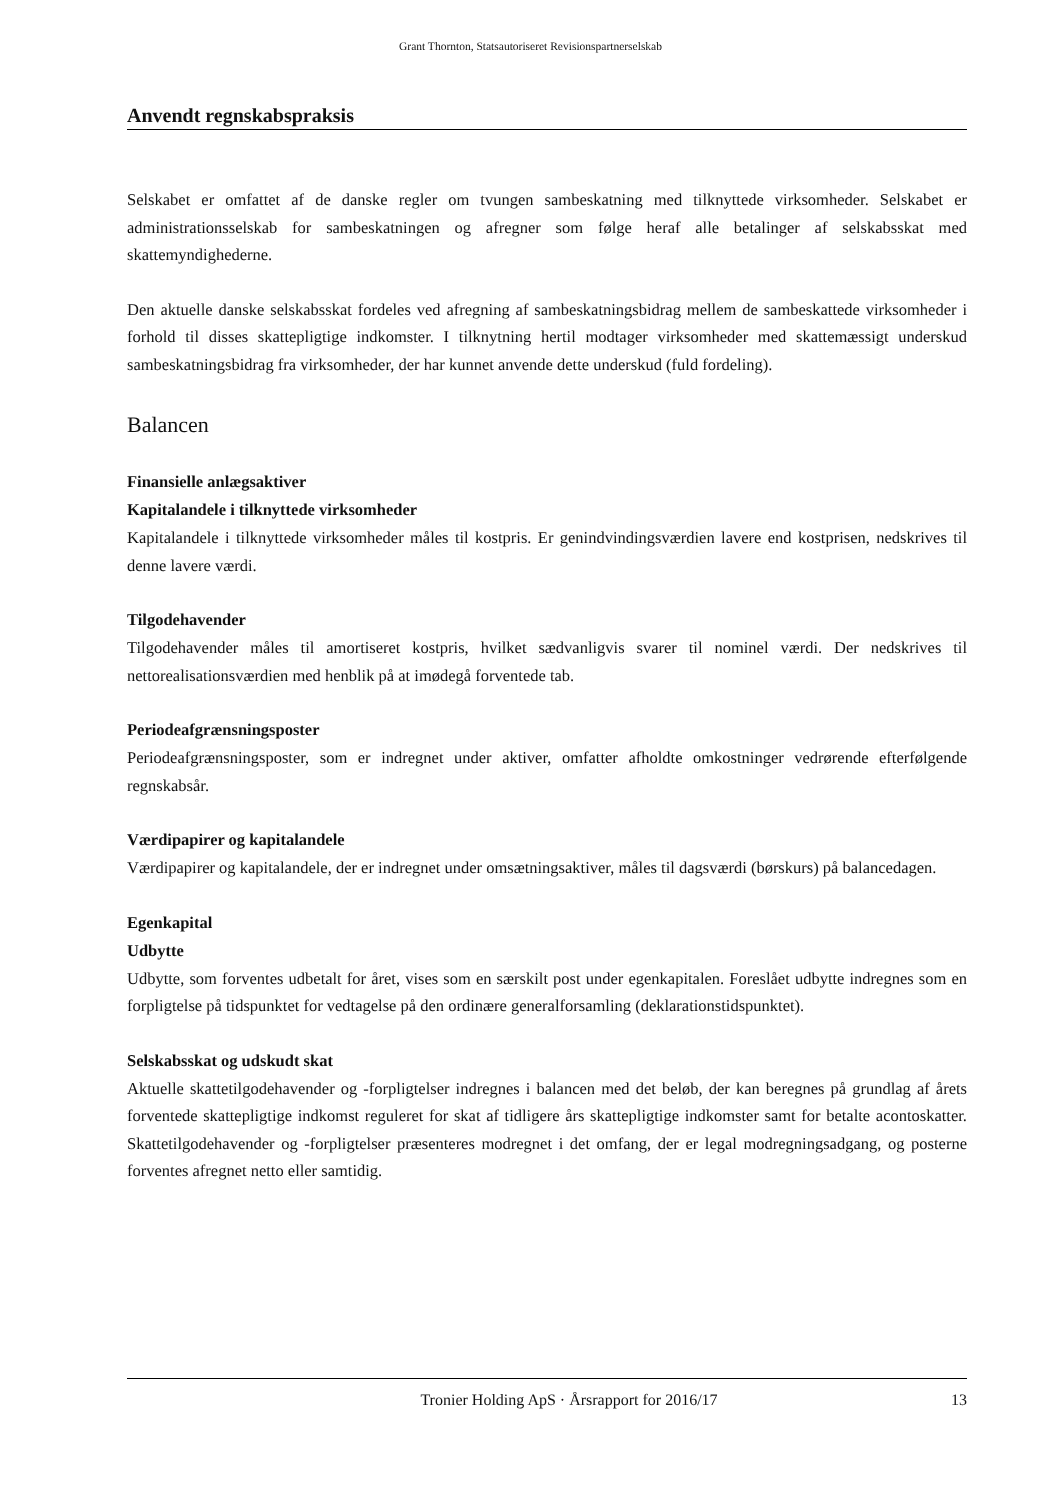Grant Thornton, Statsautoriseret Revisionspartnerselskab
Anvendt regnskabspraksis
Selskabet er omfattet af de danske regler om tvungen sambeskatning med tilknyttede virksomheder. Selskabet er administrationsselskab for sambeskatningen og afregner som følge heraf alle betalinger af selskabsskat med skattemyndighederne.
Den aktuelle danske selskabsskat fordeles ved afregning af sambeskatningsbidrag mellem de sambeskattede virksomheder i forhold til disses skattepligtige indkomster. I tilknytning hertil modtager virksomheder med skattemæssigt underskud sambeskatningsbidrag fra virksomheder, der har kunnet anvende dette underskud (fuld fordeling).
Balancen
Finansielle anlægsaktiver
Kapitalandele i tilknyttede virksomheder
Kapitalandele i tilknyttede virksomheder måles til kostpris. Er genindvindingsværdien lavere end kostprisen, nedskrives til denne lavere værdi.
Tilgodehavender
Tilgodehavender måles til amortiseret kostpris, hvilket sædvanligvis svarer til nominel værdi. Der nedskrives til nettorealisationsværdien med henblik på at imødegå forventede tab.
Periodeafgrænsningsposter
Periodeafgrænsningsposter, som er indregnet under aktiver, omfatter afholdte omkostninger vedrørende efterfølgende regnskabsår.
Værdipapirer og kapitalandele
Værdipapirer og kapitalandele, der er indregnet under omsætningsaktiver, måles til dagsværdi (børskurs) på balancedagen.
Egenkapital
Udbytte
Udbytte, som forventes udbetalt for året, vises som en særskilt post under egenkapitalen. Foreslået udbytte indregnes som en forpligtelse på tidspunktet for vedtagelse på den ordinære generalforsamling (deklarationstidspunktet).
Selskabsskat og udskudt skat
Aktuelle skattetilgodehavender og -forpligtelser indregnes i balancen med det beløb, der kan beregnes på grundlag af årets forventede skattepligtige indkomst reguleret for skat af tidligere års skattepligtige indkomster samt for betalte acontoskatter. Skattetilgodehavender og -forpligtelser præsenteres modregnet i det omfang, der er legal modregningsadgang, og posterne forventes afregnet netto eller samtidig.
Tronier Holding ApS · Årsrapport for 2016/17 13